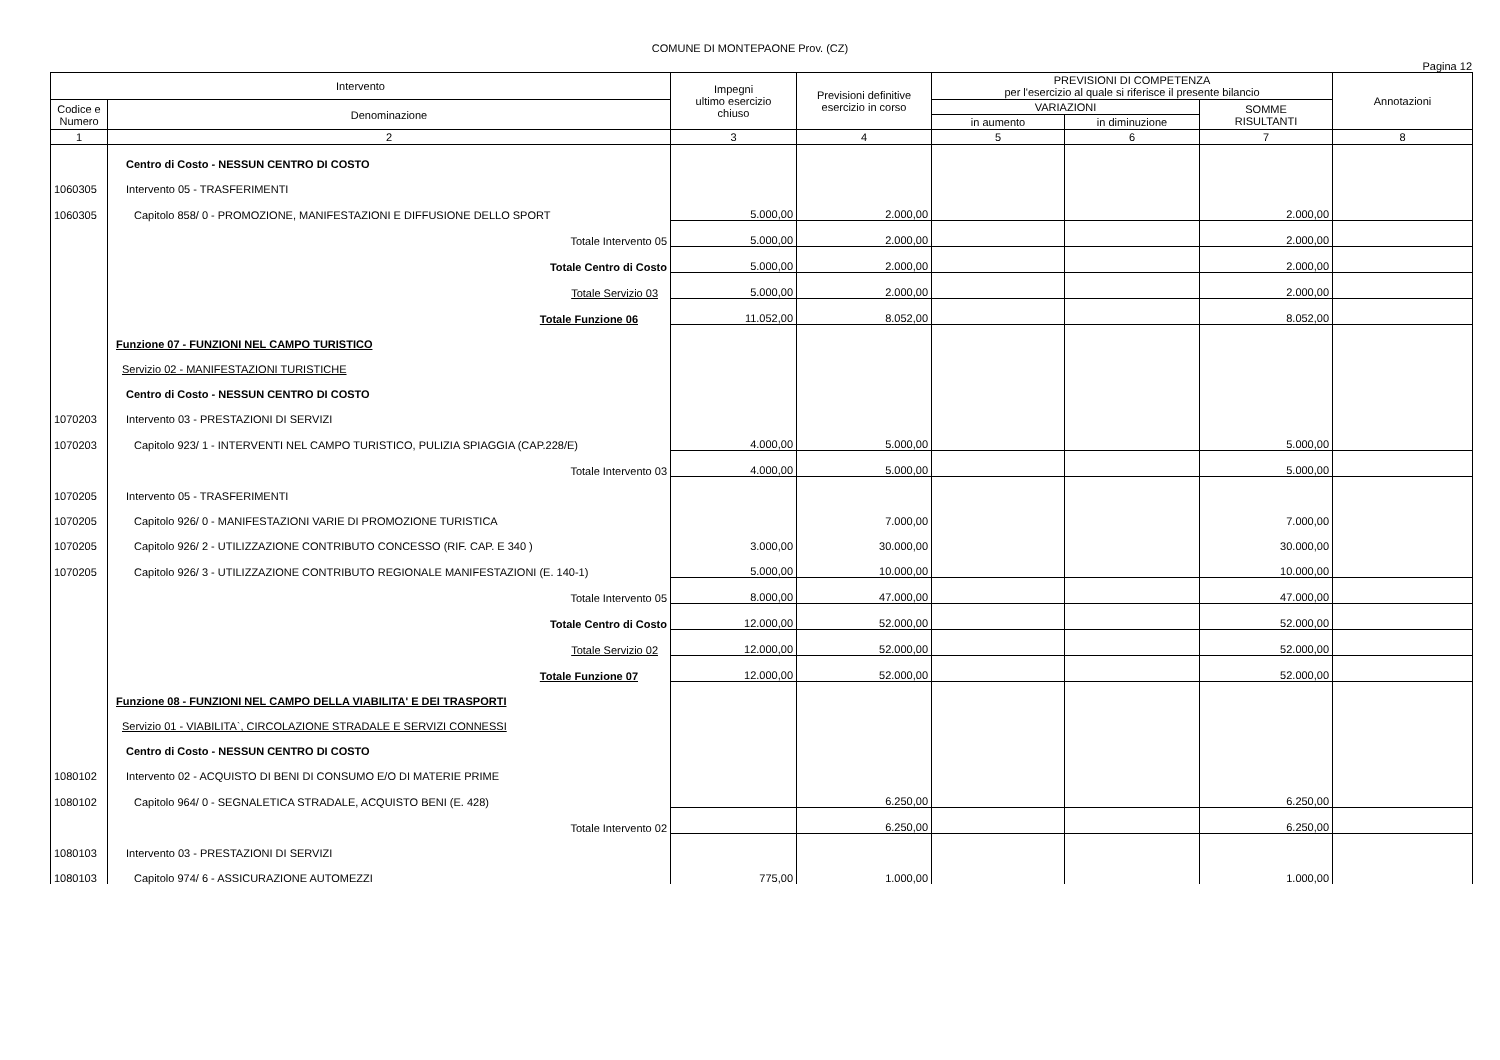COMUNE DI MONTEPAONE Prov. (CZ)
Pagina 12
| Intervento | | Impegni ultimo esercizio chiuso | Previsioni definitive esercizio in corso | PREVISIONI DI COMPETENZA per l'esercizio al quale si riferisce il presente bilancio | | | Annotazioni |
| --- | --- | --- | --- | --- | --- | --- | --- |
| Codice e Numero | Denominazione | | | VARIAZIONI | | SOMME RISULTANTI | |
| | | | | in aumento | in diminuzione | | |
| 1 | 2 | 3 | 4 | 5 | 6 | 7 | 8 |
| | Centro di Costo - NESSUN CENTRO DI COSTO | | | | | | |
| 1060305 | Intervento 05 - TRASFERIMENTI | | | | | | |
| 1060305 | Capitolo 858/ 0 - PROMOZIONE, MANIFESTAZIONI E DIFFUSIONE DELLO SPORT | 5.000,00 | 2.000,00 | | | 2.000,00 | |
| | Totale Intervento 05 | 5.000,00 | 2.000,00 | | | 2.000,00 | |
| | Totale Centro di Costo | 5.000,00 | 2.000,00 | | | 2.000,00 | |
| | Totale Servizio 03 | 5.000,00 | 2.000,00 | | | 2.000,00 | |
| | Totale Funzione 06 | 11.052,00 | 8.052,00 | | | 8.052,00 | |
| | Funzione 07 - FUNZIONI NEL CAMPO TURISTICO | | | | | | |
| | Servizio 02 - MANIFESTAZIONI TURISTICHE | | | | | | |
| | Centro di Costo - NESSUN CENTRO DI COSTO | | | | | | |
| 1070203 | Intervento 03 - PRESTAZIONI DI SERVIZI | | | | | | |
| 1070203 | Capitolo 923/ 1 - INTERVENTI NEL CAMPO TURISTICO, PULIZIA SPIAGGIA (CAP.228/E) | 4.000,00 | 5.000,00 | | | 5.000,00 | |
| | Totale Intervento 03 | 4.000,00 | 5.000,00 | | | 5.000,00 | |
| 1070205 | Intervento 05 - TRASFERIMENTI | | | | | | |
| 1070205 | Capitolo 926/ 0 - MANIFESTAZIONI VARIE DI PROMOZIONE TURISTICA | | 7.000,00 | | | 7.000,00 | |
| 1070205 | Capitolo 926/ 2 - UTILIZZAZIONE CONTRIBUTO CONCESSO (RIF. CAP. E 340 ) | 3.000,00 | 30.000,00 | | | 30.000,00 | |
| 1070205 | Capitolo 926/ 3 - UTILIZZAZIONE CONTRIBUTO REGIONALE MANIFESTAZIONI (E. 140-1) | 5.000,00 | 10.000,00 | | | 10.000,00 | |
| | Totale Intervento 05 | 8.000,00 | 47.000,00 | | | 47.000,00 | |
| | Totale Centro di Costo | 12.000,00 | 52.000,00 | | | 52.000,00 | |
| | Totale Servizio 02 | 12.000,00 | 52.000,00 | | | 52.000,00 | |
| | Totale Funzione 07 | 12.000,00 | 52.000,00 | | | 52.000,00 | |
| | Funzione 08 - FUNZIONI NEL CAMPO DELLA VIABILITA' E DEI TRASPORTI | | | | | | |
| | Servizio 01 - VIABILITA`, CIRCOLAZIONE STRADALE E SERVIZI CONNESSI | | | | | | |
| | Centro di Costo - NESSUN CENTRO DI COSTO | | | | | | |
| 1080102 | Intervento 02 - ACQUISTO DI BENI DI CONSUMO E/O DI MATERIE PRIME | | | | | | |
| 1080102 | Capitolo 964/ 0 - SEGNALETICA STRADALE, ACQUISTO BENI (E. 428) | | 6.250,00 | | | 6.250,00 | |
| | Totale Intervento 02 | | 6.250,00 | | | 6.250,00 | |
| 1080103 | Intervento 03 - PRESTAZIONI DI SERVIZI | | | | | | |
| 1080103 | Capitolo 974/ 6 - ASSICURAZIONE AUTOMEZZI | 775,00 | 1.000,00 | | | 1.000,00 | |